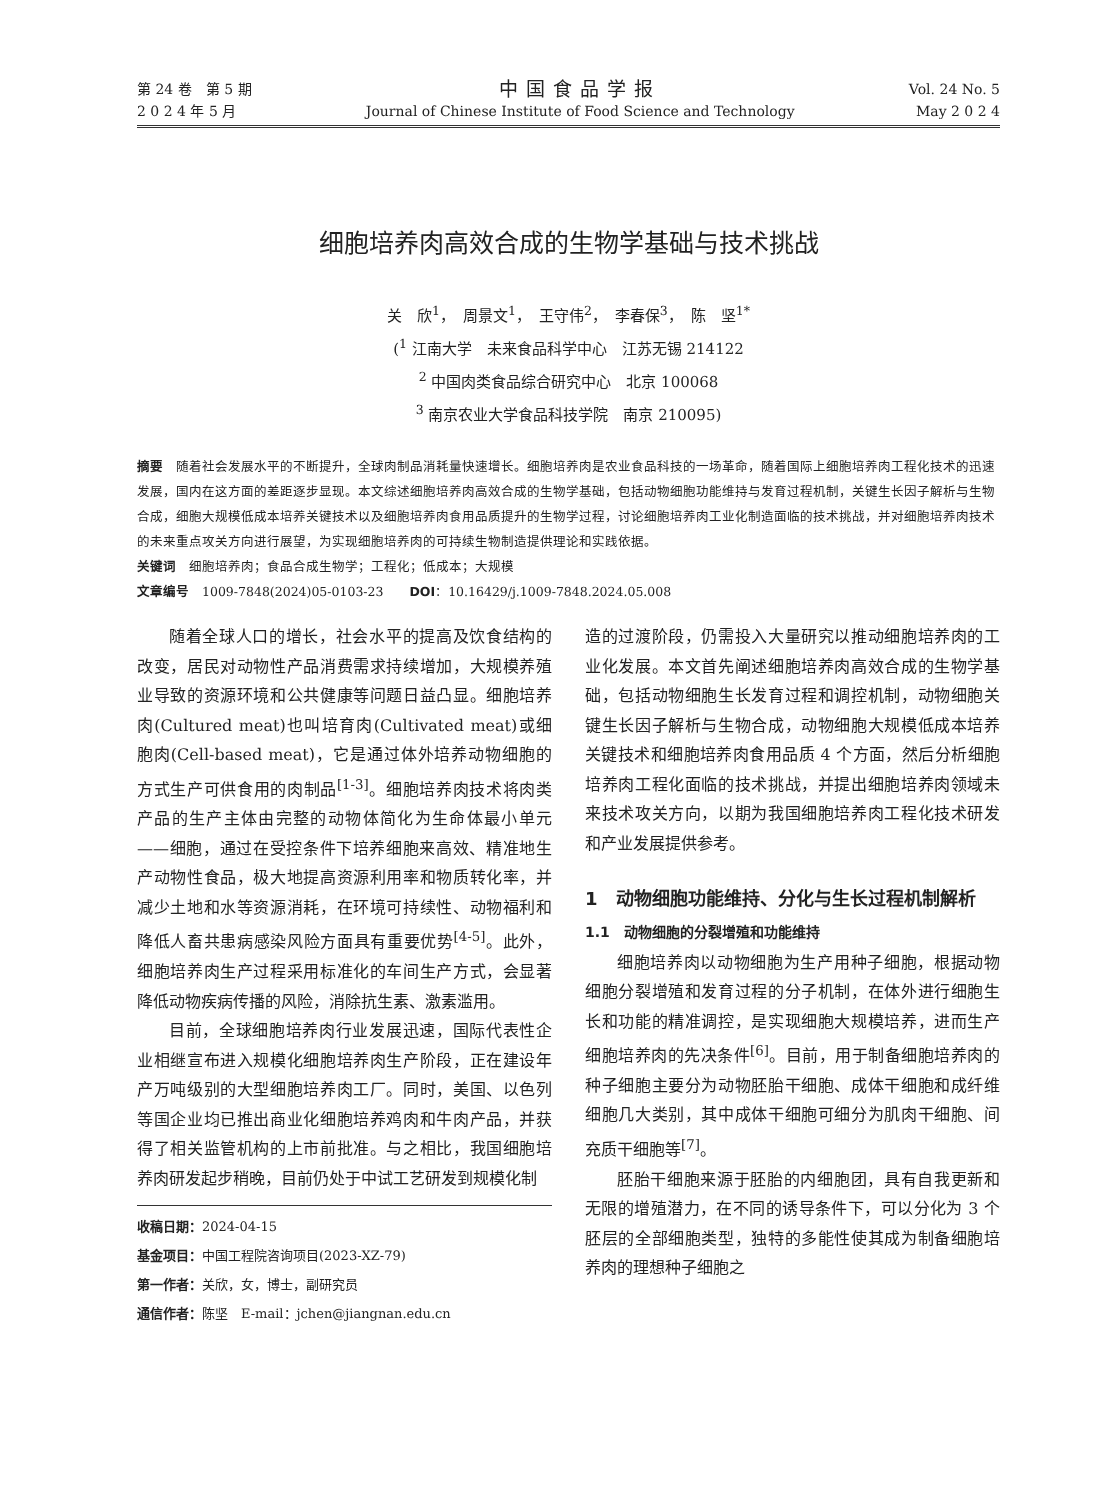第 24 卷　第 5 期
2 0 2 4 年 5 月
中国食品学报
Journal of Chinese Institute of Food Science and Technology
Vol. 24 No. 5
May 2 0 2 4
细胞培养肉高效合成的生物学基础与技术挑战
关　欣<sup>1</sup>，　周景文<sup>1</sup>，　王守伟<sup>2</sup>，　李春保<sup>3</sup>，　陈　坚<sup>1*</sup>
(<sup>1</sup> 江南大学　未来食品科学中心　江苏无锡 214122
<sup>2</sup> 中国肉类食品综合研究中心　北京 100068
<sup>3</sup> 南京农业大学食品科技学院　南京 210095)
摘要　随着社会发展水平的不断提升，全球肉制品消耗量快速增长。细胞培养肉是农业食品科技的一场革命，随着国际上细胞培养肉工程化技术的迅速发展，国内在这方面的差距逐步显现。本文综述细胞培养肉高效合成的生物学基础，包括动物细胞功能维持与发育过程机制，关键生长因子解析与生物合成，细胞大规模低成本培养关键技术以及细胞培养肉食用品质提升的生物学过程，讨论细胞培养肉工业化制造面临的技术挑战，并对细胞培养肉技术的未来重点攻关方向进行展望，为实现细胞培养肉的可持续生物制造提供理论和实践依据。
关键词　细胞培养肉；食品合成生物学；工程化；低成本；大规模
文章编号　1009-7848(2024)05-0103-23　　DOI：10.16429/j.1009-7848.2024.05.008
随着全球人口的增长，社会水平的提高及饮食结构的改变，居民对动物性产品消费需求持续增加，大规模养殖业导致的资源环境和公共健康等问题日益凸显。细胞培养肉(Cultured meat)也叫培育肉(Cultivated meat)或细胞肉(Cell-based meat)，它是通过体外培养动物细胞的方式生产可供食用的肉制品<sup>[1-3]</sup>。细胞培养肉技术将肉类产品的生产主体由完整的动物体简化为生命体最小单元——细胞，通过在受控条件下培养细胞来高效、精准地生产动物性食品，极大地提高资源利用率和物质转化率，并减少土地和水等资源消耗，在环境可持续性、动物福利和降低人畜共患病感染风险方面具有重要优势<sup>[4-5]</sup>。此外，细胞培养肉生产过程采用标准化的车间生产方式，会显著降低动物疾病传播的风险，消除抗生素、激素滥用。
目前，全球细胞培养肉行业发展迅速，国际代表性企业相继宣布进入规模化细胞培养肉生产阶段，正在建设年产万吨级别的大型细胞培养肉工厂。同时，美国、以色列等国企业均已推出商业化细胞培养鸡肉和牛肉产品，并获得了相关监管机构的上市前批准。与之相比，我国细胞培养肉研发起步稍晚，目前仍处于中试工艺研发到规模化制
收稿日期：2024-04-15
基金项目：中国工程院咨询项目(2023-XZ-79)
第一作者：关欣，女，博士，副研究员
通信作者：陈坚　E-mail：jchen@jiangnan.edu.cn
造的过渡阶段，仍需投入大量研究以推动细胞培养肉的工业化发展。本文首先阐述细胞培养肉高效合成的生物学基础，包括动物细胞生长发育过程和调控机制，动物细胞关键生长因子解析与生物合成，动物细胞大规模低成本培养关键技术和细胞培养肉食用品质 4 个方面，然后分析细胞培养肉工程化面临的技术挑战，并提出细胞培养肉领域未来技术攻关方向，以期为我国细胞培养肉工程化技术研发和产业发展提供参考。
1　动物细胞功能维持、分化与生长过程机制解析
1.1　动物细胞的分裂增殖和功能维持
细胞培养肉以动物细胞为生产用种子细胞，根据动物细胞分裂增殖和发育过程的分子机制，在体外进行细胞生长和功能的精准调控，是实现细胞大规模培养，进而生产细胞培养肉的先决条件<sup>[6]</sup>。目前，用于制备细胞培养肉的种子细胞主要分为动物胚胎干细胞、成体干细胞和成纤维细胞几大类别，其中成体干细胞可细分为肌肉干细胞、间充质干细胞等<sup>[7]</sup>。
胚胎干细胞来源于胚胎的内细胞团，具有自我更新和无限的增殖潜力，在不同的诱导条件下，可以分化为 3 个胚层的全部细胞类型，独特的多能性使其成为制备细胞培养肉的理想种子细胞之